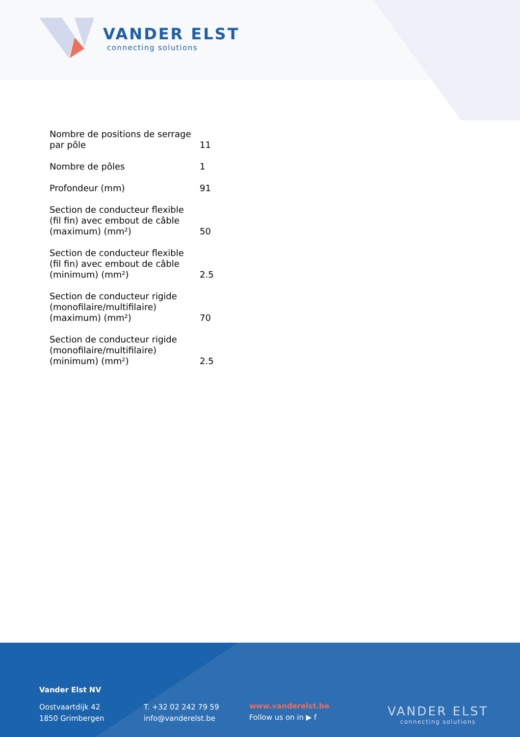VANDER ELST
connecting solutions
| Nombre de positions de serrage par pôle | 11 |
| Nombre de pôles | 1 |
| Profondeur (mm) | 91 |
| Section de conducteur flexible (fil fin) avec embout de câble (maximum) (mm²) | 50 |
| Section de conducteur flexible (fil fin) avec embout de câble (minimum) (mm²) | 2.5 |
| Section de conducteur rigide (monofilaire/multifilaire) (maximum) (mm²) | 70 |
| Section de conducteur rigide (monofilaire/multifilaire) (minimum) (mm²) | 2.5 |
Vander Elst NV
Oostvaartdijk 42
1850 Grimbergen
T. +32 02 242 79 59
info@vanderelst.be
www.vanderelst.be
Follow us on in ▶ f
VANDER ELST
connecting solutions